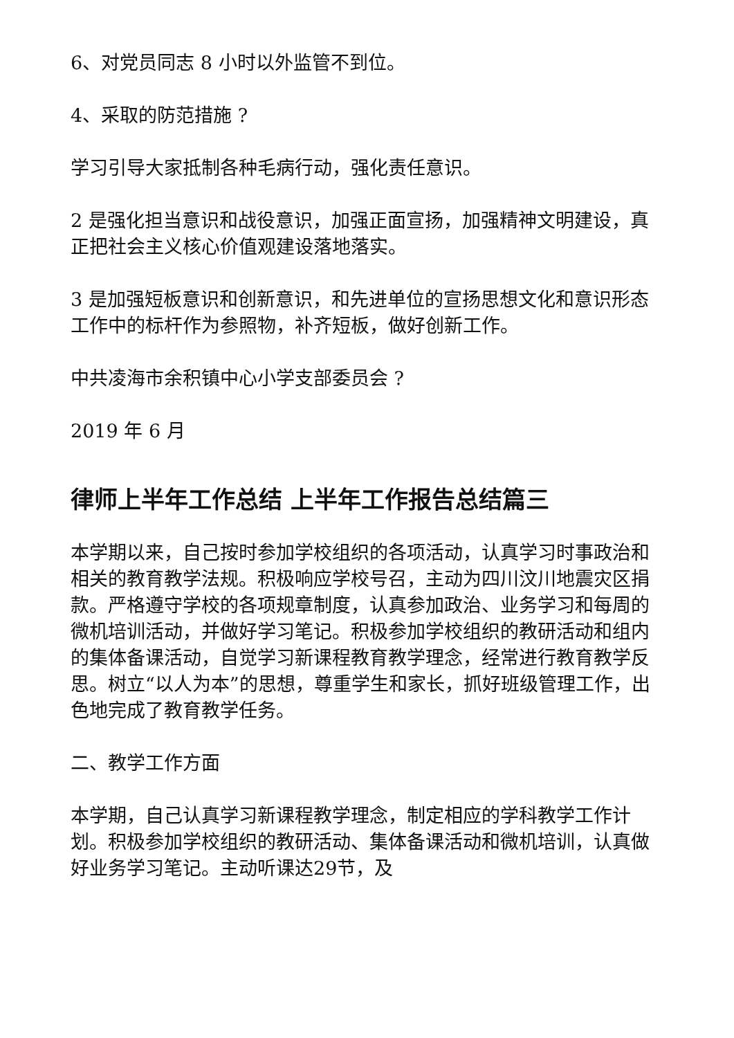6、对党员同志 8 小时以外监管不到位。
4、采取的防范措施 ?
学习引导大家抵制各种毛病行动，强化责任意识。
2 是强化担当意识和战役意识，加强正面宣扬，加强精神文明建设，真正把社会主义核心价值观建设落地落实。
3 是加强短板意识和创新意识，和先进单位的宣扬思想文化和意识形态工作中的标杆作为参照物，补齐短板，做好创新工作。
中共凌海市余积镇中心小学支部委员会 ?
2019 年 6 月
律师上半年工作总结 上半年工作报告总结篇三
本学期以来，自己按时参加学校组织的各项活动，认真学习时事政治和相关的教育教学法规。积极响应学校号召，主动为四川汶川地震灾区捐款。严格遵守学校的各项规章制度，认真参加政治、业务学习和每周的微机培训活动，并做好学习笔记。积极参加学校组织的教研活动和组内的集体备课活动，自觉学习新课程教育教学理念，经常进行教育教学反思。树立“以人为本”的思想，尊重学生和家长，抓好班级管理工作，出色地完成了教育教学任务。
二、教学工作方面
本学期，自己认真学习新课程教学理念，制定相应的学科教学工作计划。积极参加学校组织的教研活动、集体备课活动和微机培训，认真做好业务学习笔记。主动听课达29节，及